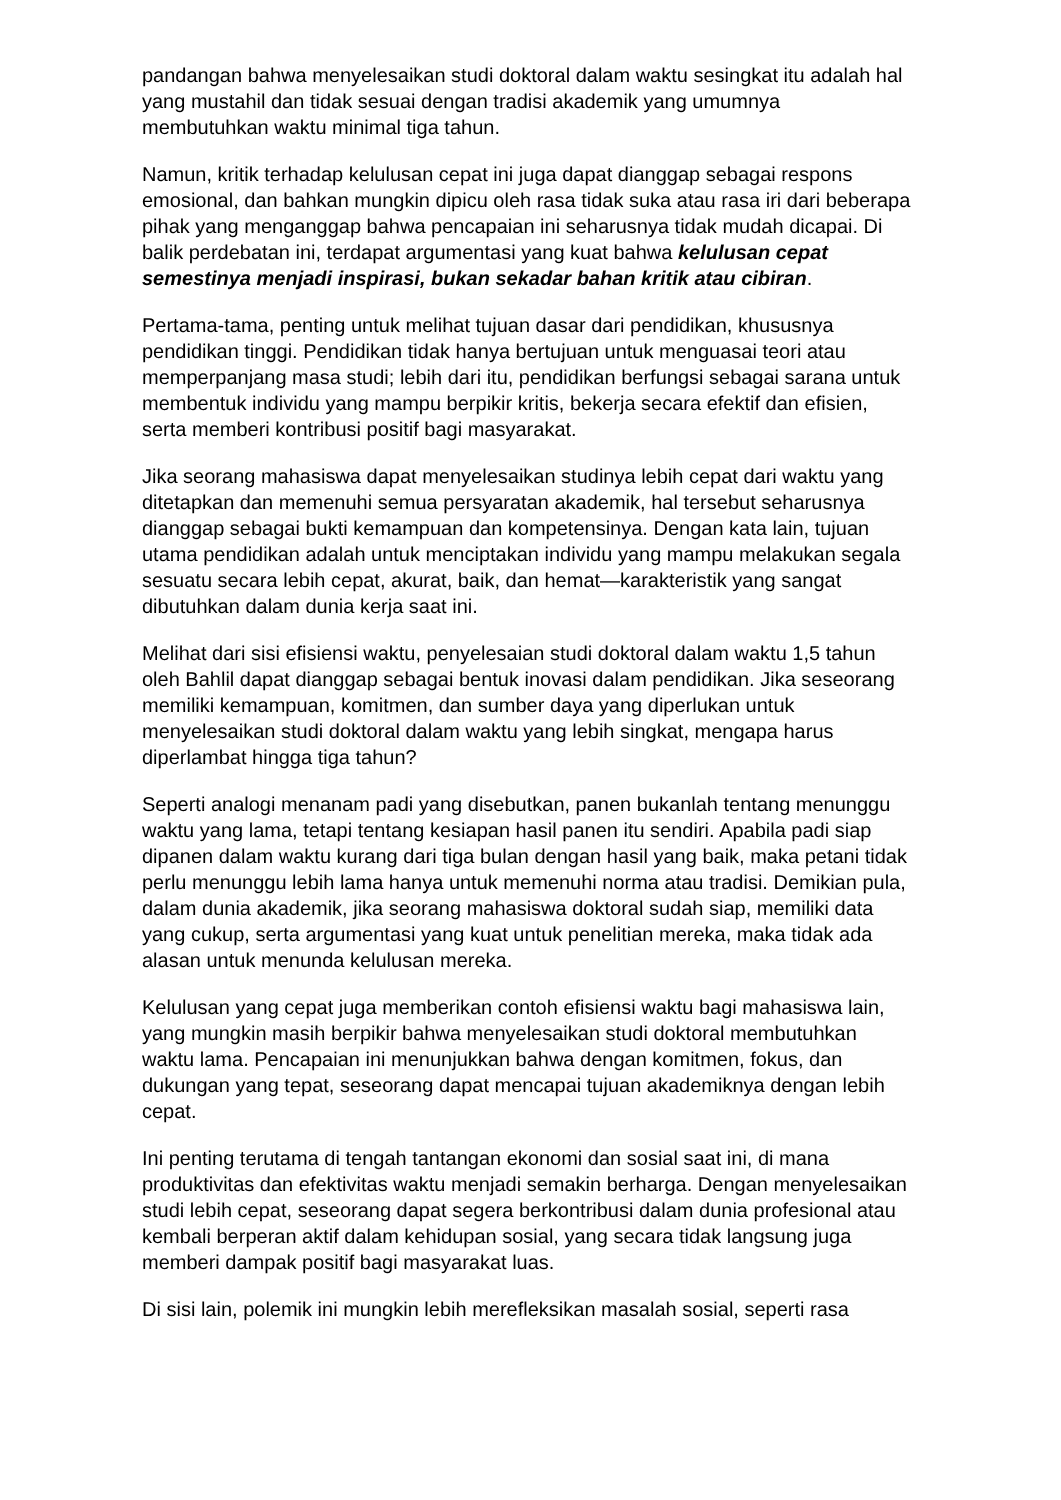pandangan bahwa menyelesaikan studi doktoral dalam waktu sesingkat itu adalah hal yang mustahil dan tidak sesuai dengan tradisi akademik yang umumnya membutuhkan waktu minimal tiga tahun.
Namun, kritik terhadap kelulusan cepat ini juga dapat dianggap sebagai respons emosional, dan bahkan mungkin dipicu oleh rasa tidak suka atau rasa iri dari beberapa pihak yang menganggap bahwa pencapaian ini seharusnya tidak mudah dicapai. Di balik perdebatan ini, terdapat argumentasi yang kuat bahwa kelulusan cepat semestinya menjadi inspirasi, bukan sekadar bahan kritik atau cibiran.
Pertama-tama, penting untuk melihat tujuan dasar dari pendidikan, khususnya pendidikan tinggi. Pendidikan tidak hanya bertujuan untuk menguasai teori atau memperpanjang masa studi; lebih dari itu, pendidikan berfungsi sebagai sarana untuk membentuk individu yang mampu berpikir kritis, bekerja secara efektif dan efisien, serta memberi kontribusi positif bagi masyarakat.
Jika seorang mahasiswa dapat menyelesaikan studinya lebih cepat dari waktu yang ditetapkan dan memenuhi semua persyaratan akademik, hal tersebut seharusnya dianggap sebagai bukti kemampuan dan kompetensinya. Dengan kata lain, tujuan utama pendidikan adalah untuk menciptakan individu yang mampu melakukan segala sesuatu secara lebih cepat, akurat, baik, dan hemat—karakteristik yang sangat dibutuhkan dalam dunia kerja saat ini.
Melihat dari sisi efisiensi waktu, penyelesaian studi doktoral dalam waktu 1,5 tahun oleh Bahlil dapat dianggap sebagai bentuk inovasi dalam pendidikan. Jika seseorang memiliki kemampuan, komitmen, dan sumber daya yang diperlukan untuk menyelesaikan studi doktoral dalam waktu yang lebih singkat, mengapa harus diperlambat hingga tiga tahun?
Seperti analogi menanam padi yang disebutkan, panen bukanlah tentang menunggu waktu yang lama, tetapi tentang kesiapan hasil panen itu sendiri. Apabila padi siap dipanen dalam waktu kurang dari tiga bulan dengan hasil yang baik, maka petani tidak perlu menunggu lebih lama hanya untuk memenuhi norma atau tradisi. Demikian pula, dalam dunia akademik, jika seorang mahasiswa doktoral sudah siap, memiliki data yang cukup, serta argumentasi yang kuat untuk penelitian mereka, maka tidak ada alasan untuk menunda kelulusan mereka.
Kelulusan yang cepat juga memberikan contoh efisiensi waktu bagi mahasiswa lain, yang mungkin masih berpikir bahwa menyelesaikan studi doktoral membutuhkan waktu lama. Pencapaian ini menunjukkan bahwa dengan komitmen, fokus, dan dukungan yang tepat, seseorang dapat mencapai tujuan akademiknya dengan lebih cepat.
Ini penting terutama di tengah tantangan ekonomi dan sosial saat ini, di mana produktivitas dan efektivitas waktu menjadi semakin berharga. Dengan menyelesaikan studi lebih cepat, seseorang dapat segera berkontribusi dalam dunia profesional atau kembali berperan aktif dalam kehidupan sosial, yang secara tidak langsung juga memberi dampak positif bagi masyarakat luas.
Di sisi lain, polemik ini mungkin lebih merefleksikan masalah sosial, seperti rasa